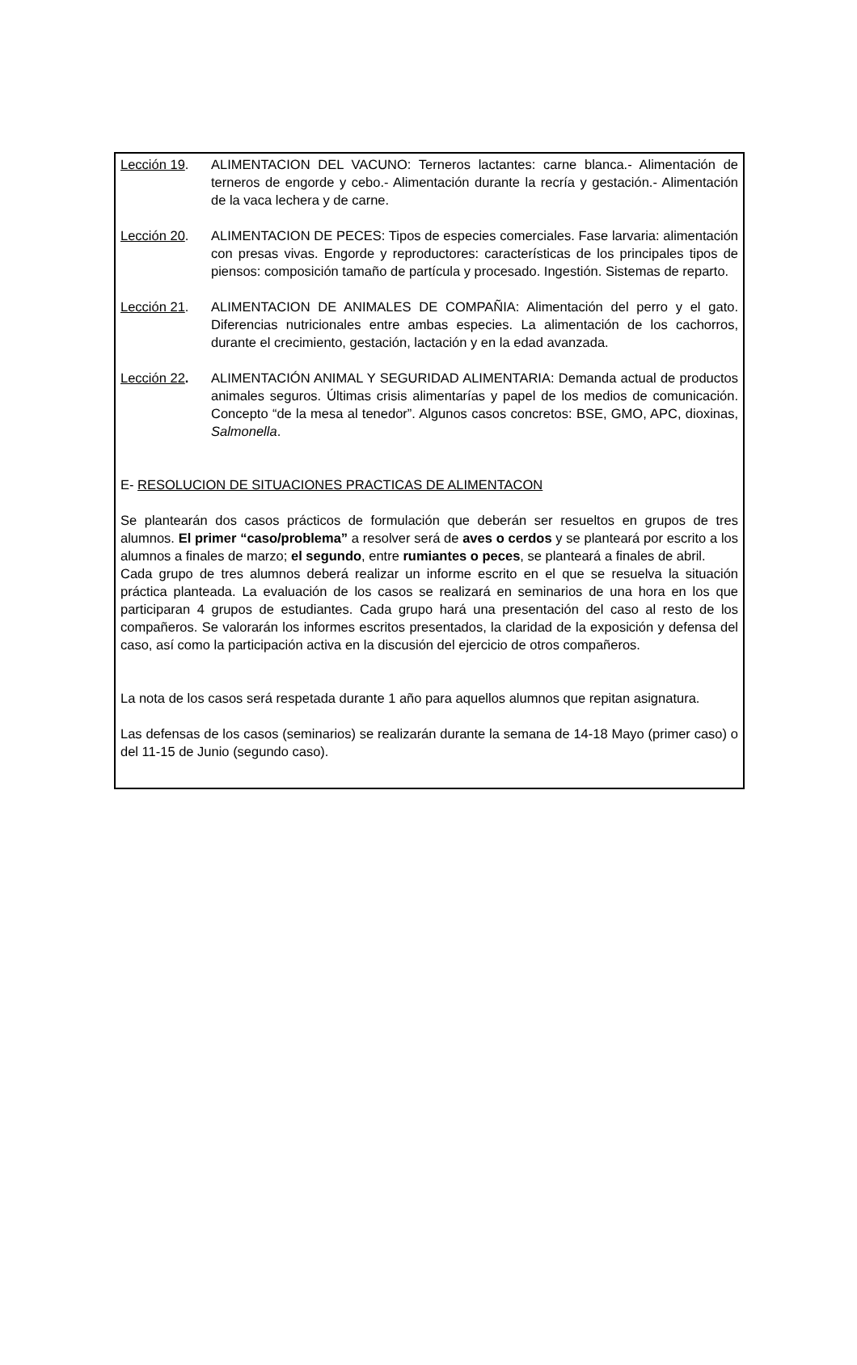Lección 19. ALIMENTACION DEL VACUNO: Terneros lactantes: carne blanca.- Alimentación de terneros de engorde y cebo.- Alimentación durante la recría y gestación.- Alimentación de la vaca lechera y de carne.
Lección 20. ALIMENTACION DE PECES: Tipos de especies comerciales. Fase larvaria: alimentación con presas vivas. Engorde y reproductores: características de los principales tipos de piensos: composición tamaño de partícula y procesado. Ingestión. Sistemas de reparto.
Lección 21. ALIMENTACION DE ANIMALES DE COMPAÑIA: Alimentación del perro y el gato. Diferencias nutricionales entre ambas especies. La alimentación de los cachorros, durante el crecimiento, gestación, lactación y en la edad avanzada.
Lección 22. ALIMENTACIÓN ANIMAL Y SEGURIDAD ALIMENTARIA: Demanda actual de productos animales seguros. Últimas crisis alimentarías y papel de los medios de comunicación. Concepto “de la mesa al tenedor”. Algunos casos concretos: BSE, GMO, APC, dioxinas, Salmonella.
E- RESOLUCION DE SITUACIONES PRACTICAS DE ALIMENTACON
Se plantearán dos casos prácticos de formulación que deberán ser resueltos en grupos de tres alumnos. El primer “caso/problema” a resolver será de aves o cerdos y se planteará por escrito a los alumnos a finales de marzo; el segundo, entre rumiantes o peces, se planteará a finales de abril.
Cada grupo de tres alumnos deberá realizar un informe escrito en el que se resuelva la situación práctica planteada. La evaluación de los casos se realizará en seminarios de una hora en los que participaran 4 grupos de estudiantes. Cada grupo hará una presentación del caso al resto de los compañeros. Se valorarán los informes escritos presentados, la claridad de la exposición y defensa del caso, así como la participación activa en la discusión del ejercicio de otros compañeros.
La nota de los casos será respetada durante 1 año para aquellos alumnos que repitan asignatura.
Las defensas de los casos (seminarios) se realizarán durante la semana de 14-18 Mayo (primer caso) o del 11-15 de Junio (segundo caso).